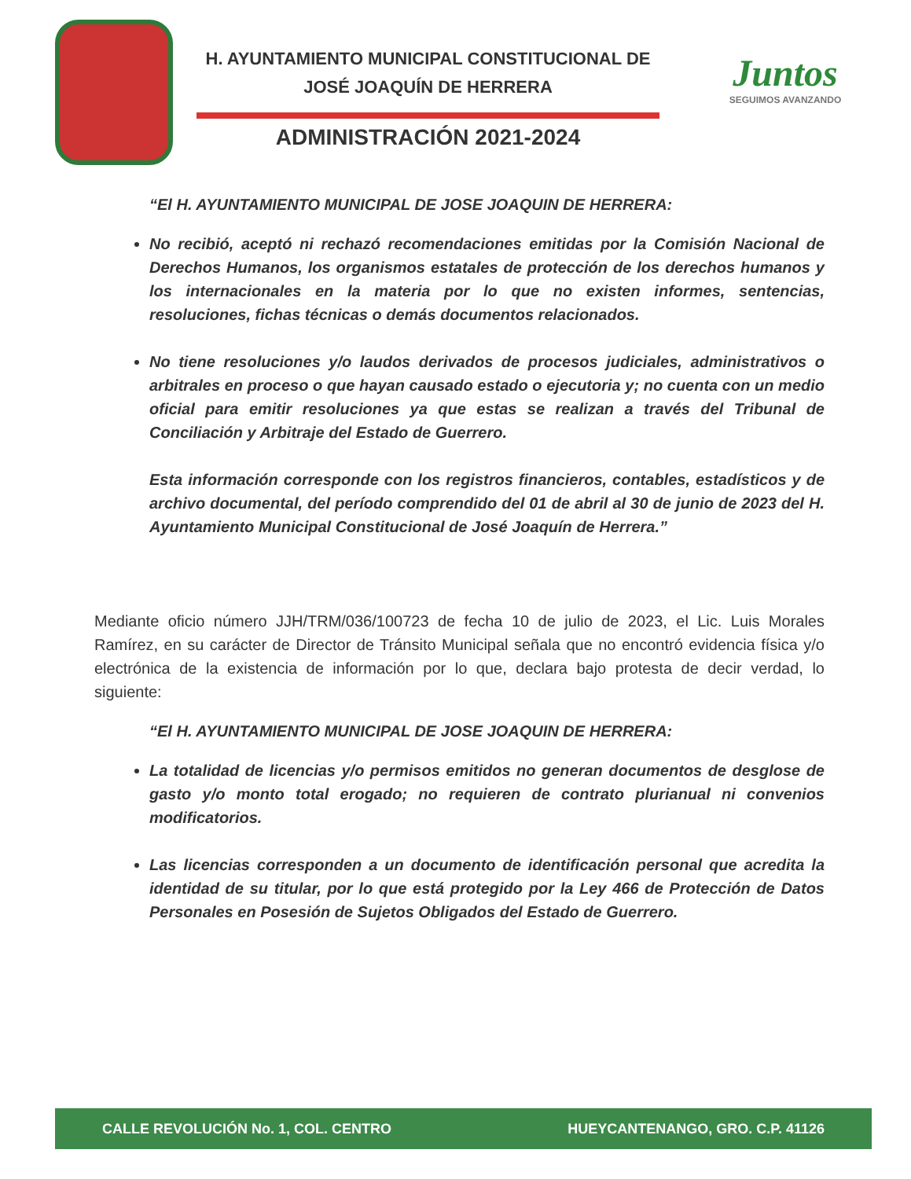H. AYUNTAMIENTO MUNICIPAL CONSTITUCIONAL DE
JOSÉ JOAQUÍN DE HERRERA
ADMINISTRACIÓN 2021-2024
Juntos
SEGUIMOS AVANZANDO
“El H. AYUNTAMIENTO MUNICIPAL DE JOSE JOAQUIN DE HERRERA:
No recibió, aceptó ni rechazó recomendaciones emitidas por la Comisión Nacional de Derechos Humanos, los organismos estatales de protección de los derechos humanos y los internacionales en la materia por lo que no existen informes, sentencias, resoluciones, fichas técnicas o demás documentos relacionados.
No tiene resoluciones y/o laudos derivados de procesos judiciales, administrativos o arbitrales en proceso o que hayan causado estado o ejecutoria y; no cuenta con un medio oficial para emitir resoluciones ya que estas se realizan a través del Tribunal de Conciliación y Arbitraje del Estado de Guerrero.
Esta información corresponde con los registros financieros, contables, estadísticos y de archivo documental, del período comprendido del 01 de abril al 30 de junio de 2023 del H. Ayuntamiento Municipal Constitucional de José Joaquín de Herrera.”
Mediante oficio número JJH/TRM/036/100723 de fecha 10 de julio de 2023, el Lic. Luis Morales Ramírez, en su carácter de Director de Tránsito Municipal señala que no encontró evidencia física y/o electrónica de la existencia de información por lo que, declara bajo protesta de decir verdad, lo siguiente:
“El H. AYUNTAMIENTO MUNICIPAL DE JOSE JOAQUIN DE HERRERA:
La totalidad de licencias y/o permisos emitidos no generan documentos de desglose de gasto y/o monto total erogado; no requieren de contrato plurianual ni convenios modificatorios.
Las licencias corresponden a un documento de identificación personal que acredita la identidad de su titular, por lo que está protegido por la Ley 466 de Protección de Datos Personales en Posesión de Sujetos Obligados del Estado de Guerrero.
CALLE REVOLUCIÓN No. 1, COL. CENTRO HUEYCANTENANGO, GRO. C.P. 41126